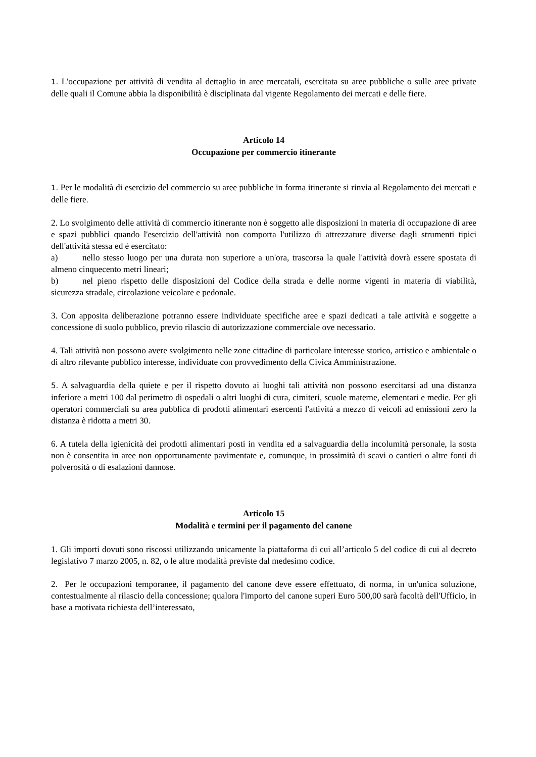1. L'occupazione per attività di vendita al dettaglio in aree mercatali, esercitata su aree pubbliche o sulle aree private delle quali il Comune abbia la disponibilità è disciplinata dal vigente Regolamento dei mercati e delle fiere.
Articolo 14
Occupazione per commercio itinerante
1. Per le modalità di esercizio del commercio su aree pubbliche in forma itinerante si rinvia al Regolamento dei mercati e delle fiere.
2. Lo svolgimento delle attività di commercio itinerante non è soggetto alle disposizioni in materia di occupazione di aree e spazi pubblici quando l'esercizio dell'attività non comporta l'utilizzo di attrezzature diverse dagli strumenti tipici dell'attività stessa ed è esercitato:
a) nello stesso luogo per una durata non superiore a un'ora, trascorsa la quale l'attività dovrà essere spostata di almeno cinquecento metri lineari;
b) nel pieno rispetto delle disposizioni del Codice della strada e delle norme vigenti in materia di viabilità, sicurezza stradale, circolazione veicolare e pedonale.
3. Con apposita deliberazione potranno essere individuate specifiche aree e spazi dedicati a tale attività e soggette a concessione di suolo pubblico, previo rilascio di autorizzazione commerciale ove necessario.
4. Tali attività non possono avere svolgimento nelle zone cittadine di particolare interesse storico, artistico e ambientale o di altro rilevante pubblico interesse, individuate con provvedimento della Civica Amministrazione.
5. A salvaguardia della quiete e per il rispetto dovuto ai luoghi tali attività non possono esercitarsi ad una distanza inferiore a metri 100 dal perimetro di ospedali o altri luoghi di cura, cimiteri, scuole materne, elementari e medie. Per gli operatori commerciali su area pubblica di prodotti alimentari esercenti l'attività a mezzo di veicoli ad emissioni zero la distanza è ridotta a metri 30.
6. A tutela della igienicità dei prodotti alimentari posti in vendita ed a salvaguardia della incolumità personale, la sosta non è consentita in aree non opportunamente pavimentate e, comunque, in prossimità di scavi o cantieri o altre fonti di polverosità o di esalazioni dannose.
Articolo 15
Modalità e termini per il pagamento del canone
1. Gli importi dovuti sono riscossi utilizzando unicamente la piattaforma di cui all’articolo 5 del codice di cui al decreto legislativo 7 marzo 2005, n. 82, o le altre modalità previste dal medesimo codice.
2. Per le occupazioni temporanee, il pagamento del canone deve essere effettuato, di norma, in un'unica soluzione, contestualmente al rilascio della concessione; qualora l'importo del canone superi Euro 500,00 sarà facoltà dell'Ufficio, in base a motivata richiesta dell’interessato,